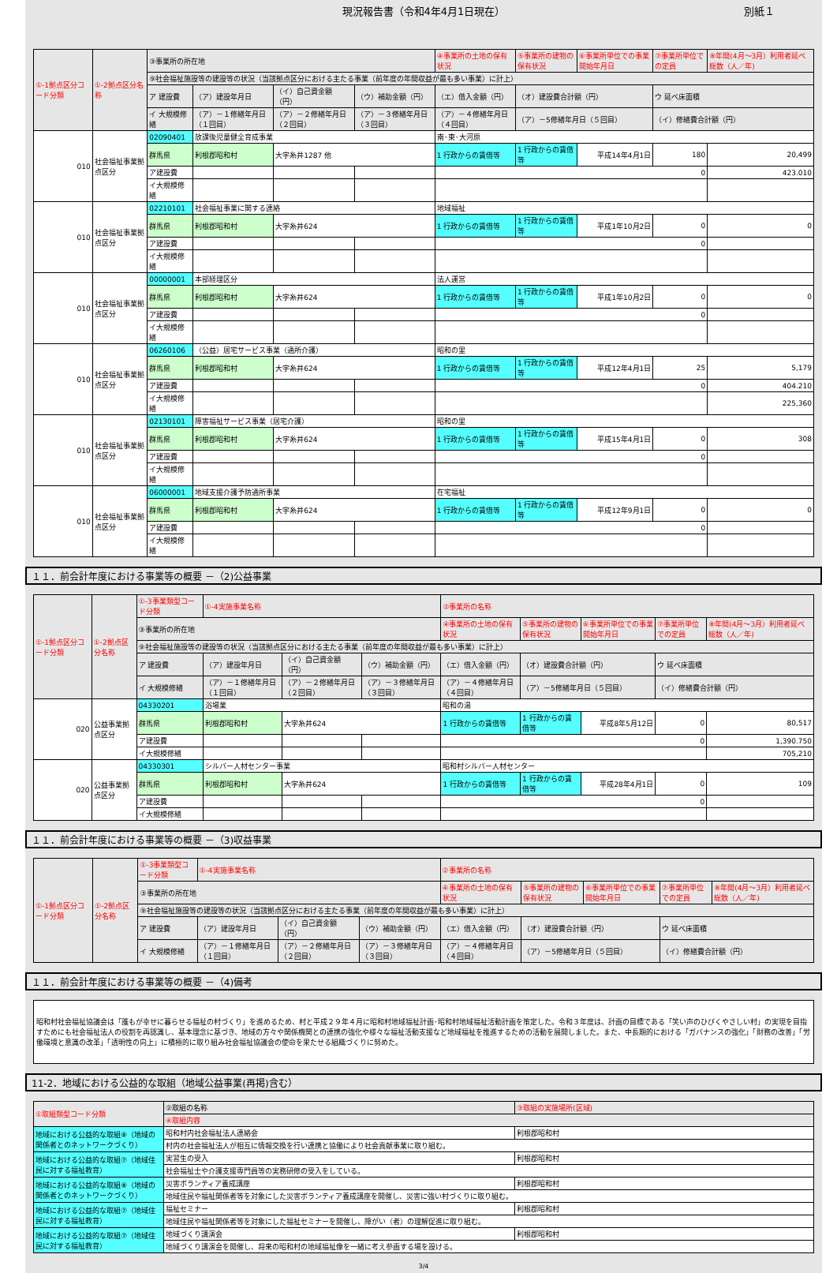現況報告書（令和4年4月1日現在） 別紙１
| ①-1拠点区分コード分類 | ①-2拠点区分名称 | ③事業所の所在地 | | | | | ④事業所の土地の保有状況 | ⑤事業所の建物の保有状況 | ⑥事業所単位での事業開始年月日 | ⑦事業所単位での定員 | ⑧年間(4月～3月）利用者延べ総数（人／年) |
| | | ⑨社会福祉施設等の建設等の状況（当該拠点区分における主たる事業（前年度の年間収益が最も多い事業）に計上） | | | | | | | | | |
| | | ア 建設費 | （ア）建設年月日 | （イ）自己資金額（円） | （ウ）補助金額（円） | （エ）借入金額（円） | | （オ）建設費合計額（円） | | ウ 延べ床面積 | |
| | | イ 大規模修繕 | （ア）－１修繕年月日（１回目） | （ア）－２修繕年月日（２回目） | （ア）－３修繕年月日（３回目） | （ア）－４修繕年月日（４回目） | | （ア）－5修繕年月日（５回目） | | （イ）修繕費合計額（円） | |
| 010 | 社会福祉事業拠点区分 | 02090401 | 放課後児童健全育成事業 | | | | 南･東･大河原 | | | | |
| | | 群馬県 | 利根郡昭和村 | 大字糸井1287 他 | | | 1 行政からの賃借等 | 1 行政からの賃借等 | 平成14年4月1日 | 180 | 20,499 |
| | | ア建設費 | | | | | 0 | | | | 423.010 |
| | | イ大規模修繕 | | | | | | | | | |
| 010 | 社会福祉事業拠点区分 | 02210101 | 社会福祉事業に関する連絡 | | | | 地域福祉 | | | | |
| | | 群馬県 | 利根郡昭和村 | 大字糸井624 | | | 1 行政からの賃借等 | 1 行政からの賃借等 | 平成1年10月2日 | 0 | 0 |
| | | ア建設費 | | | | | 0 | | | | |
| | | イ大規模修繕 | | | | | | | | | |
| 010 | 社会福祉事業拠点区分 | 00000001 | 本部経理区分 | | | | 法人運営 | | | | |
| | | 群馬県 | 利根郡昭和村 | 大字糸井624 | | | 1 行政からの賃借等 | 1 行政からの賃借等 | 平成1年10月2日 | 0 | 0 |
| | | ア建設費 | | | | | 0 | | | | |
| | | イ大規模修繕 | | | | | | | | | |
| 010 | 社会福祉事業拠点区分 | 06260106 | （公益）居宅サービス事業（通所介護） | | | | 昭和の里 | | | | |
| | | 群馬県 | 利根郡昭和村 | 大字糸井624 | | | 1 行政からの賃借等 | 1 行政からの賃借等 | 平成12年4月1日 | 25 | 5,179 |
| | | ア建設費 | | | | | 0 | | | | 404.210 |
| | | イ大規模修繕 | | | | | | | | | 225,360 |
| 010 | 社会福祉事業拠点区分 | 02130101 | 障害福祉サービス事業（居宅介護） | | | | 昭和の里 | | | | |
| | | 群馬県 | 利根郡昭和村 | 大字糸井624 | | | 1 行政からの賃借等 | 1 行政からの賃借等 | 平成15年4月1日 | 0 | 308 |
| | | ア建設費 | | | | | 0 | | | | |
| | | イ大規模修繕 | | | | | | | | | |
| 010 | 社会福祉事業拠点区分 | 06000001 | 地域支援介護予防通所事業 | | | | 在宅福祉 | | | | |
| | | 群馬県 | 利根郡昭和村 | 大字糸井624 | | | 1 行政からの賃借等 | 1 行政からの賃借等 | 平成12年9月1日 | 0 | 0 |
| | | ア建設費 | | | | | 0 | | | | |
| | | イ大規模修繕 | | | | | | | | | |
１１．前会計年度における事業等の概要 －（2)公益事業
| ①-1拠点区分コード分類 | ①-2拠点区分名称 | ①-3事業類型コード分類 | ①-4実施事業名称 | | | | ②事業所の名称 | | | | |
| | | ③事業所の所在地 | | | | | ④事業所の土地の保有状況 | ⑤事業所の建物の保有状況 | ⑥事業所単位での事業開始年月日 | ⑦事業所単位での定員 | ⑧年間(4月～3月）利用者延べ総数（人／年) |
| | | ⑨社会福祉施設等の建設等の状況（当該拠点区分における主たる事業（前年度の年間収益が最も多い事業）に計上） | | | | | | | | | |
| | | ア 建設費 | （ア）建設年月日 | （イ）自己資金額（円） | （ウ）補助金額（円） | （エ）借入金額（円） | | （オ）建設費合計額（円） | | ウ 延べ床面積 | |
| | | イ 大規模修繕 | （ア）－１修繕年月日（１回目） | （ア）－２修繕年月日（２回目） | （ア）－３修繕年月日（３回目） | （ア）－４修繕年月日（４回目） | | （ア）－5修繕年月日（５回目） | | （イ）修繕費合計額（円） | |
| 020 | 公益事業拠点区分 | 04330201 | 浴場業 | | | | 昭和の湯 | | | | |
| | | 群馬県 | 利根郡昭和村 | 大字糸井624 | | | 1 行政からの賃借等 | 1 行政からの賃借等 | 平成8年5月12日 | 0 | 80,517 |
| | | ア建設費 | | | | | 0 | | | | 1,390.750 |
| | | イ大規模修繕 | | | | | | | | | 705,210 |
| 020 | 公益事業拠点区分 | 04330301 | シルバー人材センター事業 | | | | 昭和村シルバー人材センター | | | | |
| | | 群馬県 | 利根郡昭和村 | 大字糸井624 | | | 1 行政からの賃借等 | 1 行政からの賃借等 | 平成28年4月1日 | 0 | 109 |
| | | ア建設費 | | | | | 0 | | | | |
| | | イ大規模修繕 | | | | | | | | | |
１１．前会計年度における事業等の概要 －（3)収益事業
| ①-1拠点区分コード分類 | ①-2拠点区分名称 | ①-3事業類型コード分類 | ①-4実施事業名称 | | | | ②事業所の名称 | | | | |
| | | ③事業所の所在地 | | | | | ④事業所の土地の保有状況 | ⑤事業所の建物の保有状況 | ⑥事業所単位での事業開始年月日 | ⑦事業所単位での定員 | ⑧年間(4月～3月）利用者延べ総数（人／年) |
| | | ⑨社会福祉施設等の建設等の状況（当該拠点区分における主たる事業（前年度の年間収益が最も多い事業）に計上） | | | | | | | | | |
| | | ア 建設費 | （ア）建設年月日 | （イ）自己資金額（円） | （ウ）補助金額（円） | （エ）借入金額（円） | | （オ）建設費合計額（円） | | ウ 延べ床面積 | |
| | | イ 大規模修繕 | （ア）－１修繕年月日（１回目） | （ア）－２修繕年月日（２回目） | （ア）－３修繕年月日（３回目） | （ア）－４修繕年月日（４回目） | | （ア）－5修繕年月日（５回目） | | （イ）修繕費合計額（円） | |
１１．前会計年度における事業等の概要 －（4)備考
昭和村社会福祉協議会は「誰もが幸せに暮らせる福祉の村づくり」を進めるため、村と平成２９年４月に昭和村地域福祉計画･昭和村地域福祉活動計画を策定した。令和３年度は、計画の目標である「笑い声のひびくやさしい村」の実現を目指すためにも社会福祉法人の役割を再認識し、基本理念に基づき、地域の方々や関係機関との連携の強化や様々な福祉活動支援など地域福祉を推進するための活動を展開しました。また、中長期的における「ガバナンスの強化」「財務の改善」「労働環境と意識の改革」「透明性の向上」に積極的に取り組み社会福祉協議会の使命を果たせる組織づくりに努めた。
11-2．地域における公益的な取組（地域公益事業(再掲)含む）
| ①取組類型コード分類 | ②取組の名称 | ③取組の実施場所(区域) |
| | ④取組内容 | |
| 地域における公益的な取組⑧（地域の関係者とのネットワークづくり） | 昭和村内社会福祉法人連絡会 | 利根郡昭和村 |
| | 村内の社会福祉法人が相互に情報交換を行い連携と協働により社会貢献事業に取り組む。 | |
| 地域における公益的な取組⑦（地域住民に対する福祉教育） | 実習生の受入 | 利根郡昭和村 |
| | 社会福祉士や介護支援専門員等の実務研修の受入をしている。 | |
| 地域における公益的な取組⑧（地域の関係者とのネットワークづくり） | 災害ボランティア養成講座 | 利根郡昭和村 |
| | 地域住民や福祉関係者等を対象にした災害ボランティア養成講座を開催し、災害に強い村づくりに取り組む。 | |
| 地域における公益的な取組⑦（地域住民に対する福祉教育） | 福祉セミナー | 利根郡昭和村 |
| | 地域住民や福祉関係者等を対象にした福祉セミナーを開催し、障がい（者）の理解促進に取り組む。 | |
| 地域における公益的な取組⑦（地域住民に対する福祉教育） | 地域づくり講演会 | 利根郡昭和村 |
| | 地域づくり講演会を開催し、将来の昭和村の地域福祉像を一緒に考え参画する場を設ける。 | |
3/4